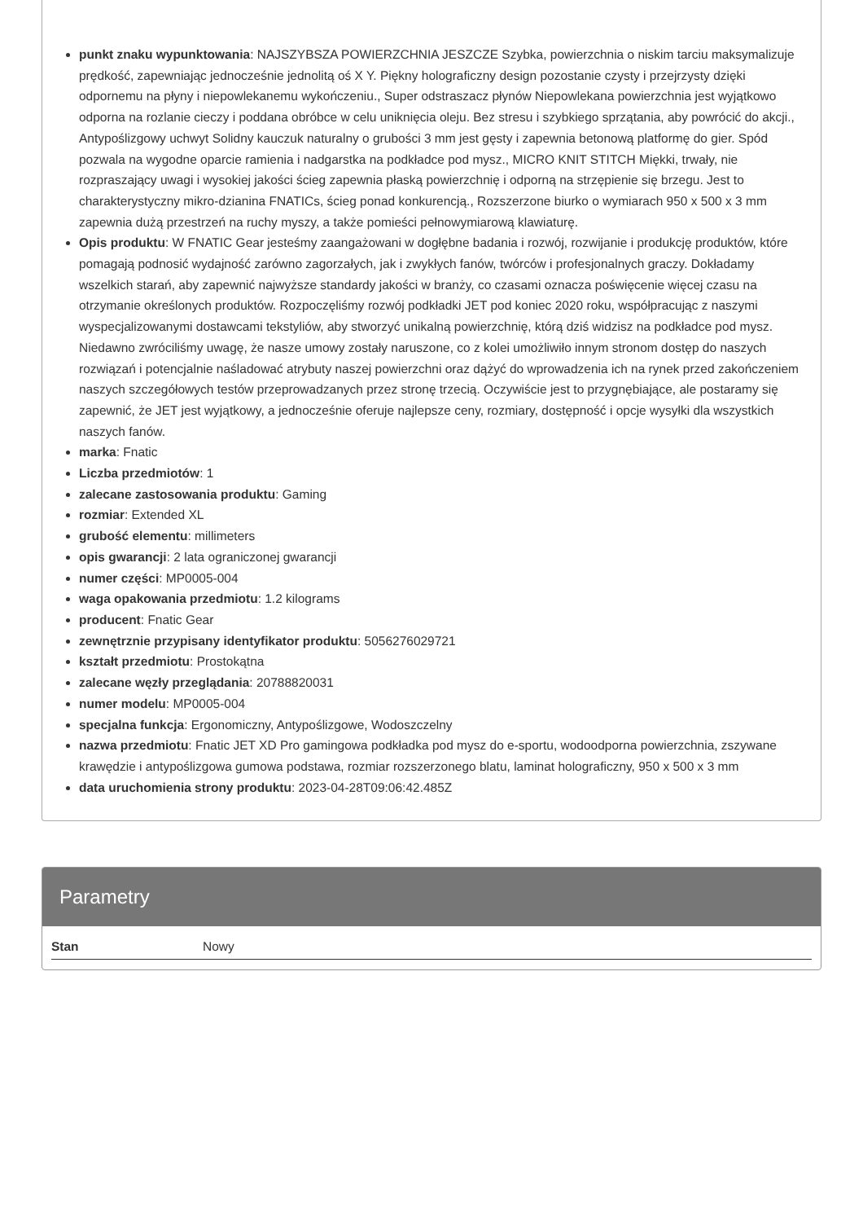punkt znaku wypunktowania: NAJSZYBSZA POWIERZCHNIA JESZCZE Szybka, powierzchnia o niskim tarciu maksymalizuje prędkość, zapewniając jednocześnie jednolitą oś X Y. Piękny holograficzny design pozostanie czysty i przejrzysty dzięki odpornemu na płyny i niepowlekanemu wykończeniu., Super odstraszacz płynów Niepowlekana powierzchnia jest wyjątkowo odporna na rozlanie cieczy i poddana obróbce w celu uniknięcia oleju. Bez stresu i szybkiego sprzątania, aby powrócić do akcji., Antypoślizgowy uchwyt Solidny kauczuk naturalny o grubości 3 mm jest gęsty i zapewnia betonową platformę do gier. Spód pozwala na wygodne oparcie ramienia i nadgarstka na podkładce pod mysz., MICRO KNIT STITCH Miękki, trwały, nie rozpraszający uwagi i wysokiej jakości ścieg zapewnia płaską powierzchnię i odporną na strzępienie się brzegu. Jest to charakterystyczny mikro-dzianina FNATICs, ścieg ponad konkurencją., Rozszerzone biurko o wymiarach 950 x 500 x 3 mm zapewnia dużą przestrzeń na ruchy myszy, a także pomieści pełnowymiarową klawiaturę.
Opis produktu: W FNATIC Gear jesteśmy zaangażowani w dogłębne badania i rozwój, rozwijanie i produkcję produktów, które pomagają podnosić wydajność zarówno zagorzałych, jak i zwykłych fanów, twórców i profesjonalnych graczy. Dokładamy wszelkich starań, aby zapewnić najwyższe standardy jakości w branży, co czasami oznacza poświęcenie więcej czasu na otrzymanie określonych produktów. Rozpoczęliśmy rozwój podkładki JET pod koniec 2020 roku, współpracując z naszymi wyspecjalizowanymi dostawcami tekstyliów, aby stworzyć unikalną powierzchnię, którą dziś widzisz na podkładce pod mysz. Niedawno zwróciliśmy uwagę, że nasze umowy zostały naruszone, co z kolei umożliwiło innym stronom dostęp do naszych rozwiązań i potencjalnie naśladować atrybuty naszej powierzchni oraz dążyć do wprowadzenia ich na rynek przed zakończeniem naszych szczegółowych testów przeprowadzanych przez stronę trzecią. Oczywiście jest to przygnębiające, ale postaramy się zapewnić, że JET jest wyjątkowy, a jednocześnie oferuje najlepsze ceny, rozmiary, dostępność i opcje wysyłki dla wszystkich naszych fanów.
marka: Fnatic
Liczba przedmiotów: 1
zalecane zastosowania produktu: Gaming
rozmiar: Extended XL
grubość elementu: millimeters
opis gwarancji: 2 lata ograniczonej gwarancji
numer części: MP0005-004
waga opakowania przedmiotu: 1.2 kilograms
producent: Fnatic Gear
zewnętrznie przypisany identyfikator produktu: 5056276029721
kształt przedmiotu: Prostokątna
zalecane węzły przeglądania: 20788820031
numer modelu: MP0005-004
specjalna funkcja: Ergonomiczny, Antypoślizgowe, Wodoszczelny
nazwa przedmiotu: Fnatic JET XD Pro gamingowa podkładka pod mysz do e-sportu, wodoodporna powierzchnia, zszywane krawędzie i antypoślizgowa gumowa podstawa, rozmiar rozszerzonego blatu, laminat holograficzny, 950 x 500 x 3 mm
data uruchomienia strony produktu: 2023-04-28T09:06:42.485Z
Parametry
| Stan | Nowy |